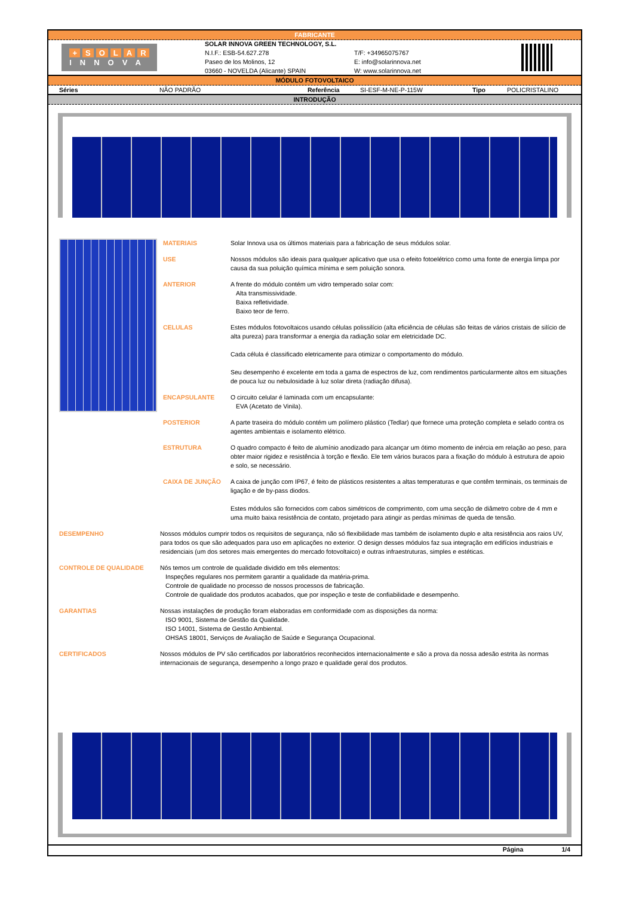FABRICANTE
+ SOLAR
INNOVA
SOLAR INNOVA GREEN TECHNOLOGY, S.L.
N.I.F.: ESB-54.627.278
Paseo de los Molinos, 12
03660 - NOVELDA (Alicante) SPAIN
T/F: +34965075767
E: info@solarinnova.net
W: www.solarinnova.net
MÓDULO FOTOVOLTAICO
| Séries | NÃO PADRÃO | Referência | SI-ESF-M-NE-P-115W | Tipo | POLICRISTALINO |
INTRODUÇÃO
MATERIAIS Solar Innova usa os últimos materiais para a fabricação de seus módulos solar.
USE Nossos módulos são ideais para qualquer aplicativo que usa o efeito fotoelétrico como uma fonte de energia limpa por causa da sua poluição química mínima e sem poluição sonora.
ANTERIOR A frente do módulo contém um vidro temperado solar com:
Alta transmissividade.
Baixa refletividade.
Baixo teor de ferro.
CELULAS Estes módulos fotovoltaicos usando células polissilício (alta eficiência de células são feitas de vários cristais de silício de alta pureza) para transformar a energia da radiação solar em eletricidade DC.
Cada célula é classificado eletricamente para otimizar o comportamento do módulo.
Seu desempenho é excelente em toda a gama de espectros de luz, com rendimentos particularmente altos em situações de pouca luz ou nebulosidade à luz solar direta (radiação difusa).
ENCAPSULANTE O circuito celular é laminada com um encapsulante:
EVA (Acetato de Vinila).
POSTERIOR A parte traseira do módulo contém um polímero plástico (Tedlar) que fornece uma proteção completa e selado contra os agentes ambientais e isolamento elétrico.
ESTRUTURA O quadro compacto é feito de alumínio anodizado para alcançar um ótimo momento de inércia em relação ao peso, para obter maior rigidez e resistência à torção e flexão. Ele tem vários buracos para a fixação do módulo à estrutura de apoio e solo, se necessário.
CAIXA DE JUNÇÃO A caixa de junção com IP67, é feito de plásticos resistentes a altas temperaturas e que contêm terminais, os terminais de ligação e de by-pass diodos.
Estes módulos são fornecidos com cabos simétricos de comprimento, com uma secção de diâmetro cobre de 4 mm e uma muito baixa resistência de contato, projetado para atingir as perdas mínimas de queda de tensão.
DESEMPENHO Nossos módulos cumprir todos os requisitos de segurança, não só flexibilidade mas também de isolamento duplo e alta resistência aos raios UV, para todos os que são adequados para uso em aplicações no exterior. O design desses módulos faz sua integração em edifícios industriais e residenciais (um dos setores mais emergentes do mercado fotovoltaico) e outras infraestruturas, simples e estéticas.
CONTROLE DE QUALIDADE Nós temos um controle de qualidade dividido em três elementos:
Inspeções regulares nos permitem garantir a qualidade da matéria-prima.
Controle de qualidade no processo de nossos processos de fabricação.
Controle de qualidade dos produtos acabados, que por inspeção e teste de confiabilidade e desempenho.
GARANTIAS Nossas instalações de produção foram elaboradas em conformidade com as disposições da norma:
ISO 9001, Sistema de Gestão da Qualidade.
ISO 14001, Sistema de Gestão Ambiental.
OHSAS 18001, Serviços de Avaliação de Saúde e Segurança Ocupacional.
CERTIFICADOS Nossos módulos de PV são certificados por laboratórios reconhecidos internacionalmente e são a prova da nossa adesão estrita às normas internacionais de segurança, desempenho a longo prazo e qualidade geral dos produtos.
Página 1/4